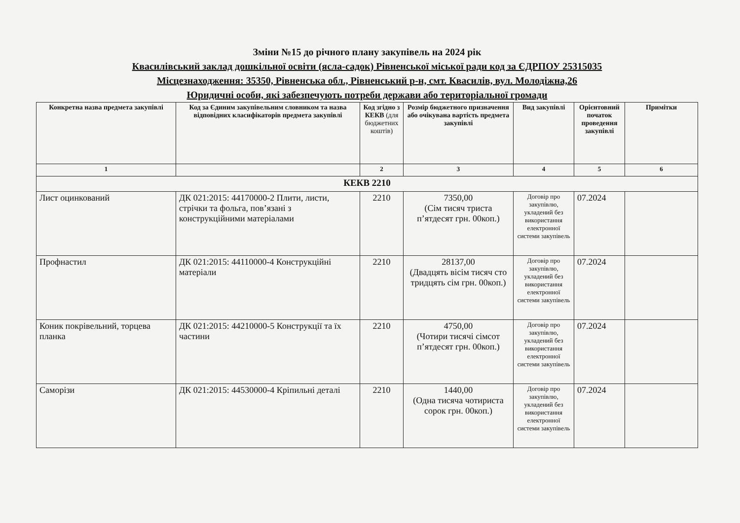Зміни №15 до річного плану закупівель на 2024 рік
Квасилівський заклад дошкільної освіти (ясла-садок) Рівненської міської ради код за ЄДРПОУ 25315035
Місцезнаходження: 35350, Рівненська обл., Рівненський р-н, смт. Квасилів, вул. Молодіжна,26
Юридичні особи, які забезпечують потреби держави або територіальної громади
| Конкретна назва предмета закупівлі | Код за Єдиним закупівельним словником та назва відповідних класифікаторів предмета закупівлі | Код згідно з КЕКВ (для бюджетних коштів) | Розмір бюджетного призначення або очікувана вартість предмета закупівлі | Вид закупівлі | Орієнтовний початок проведення закупівлі | Примітки |
| --- | --- | --- | --- | --- | --- | --- |
| 1 | | 2 | 3 | 4 | 5 | 6 |
| КЕКВ 2210 | | | | | | |
| Лист оцинкований | ДК 021:2015: 44170000-2 Плити, листи, стрічки та фольга, пов’язані з конструкційними матеріалами | 2210 | 7350,00 (Сім тисяч триста п’ятдесят грн. 00коп.) | Договір про закупівлю, укладений без використання електронної системи закупівель | 07.2024 | |
| Профнастил | ДК 021:2015: 44110000-4 Конструкційні матеріали | 2210 | 28137,00 (Двадцять вісім тисяч сто тридцять сім грн. 00коп.) | Договір про закупівлю, укладений без використання електронної системи закупівель | 07.2024 | |
| Коник покрівельний, торцева планка | ДК 021:2015: 44210000-5 Конструкції та їх частини | 2210 | 4750,00 (Чотири тисячі сімсот п’ятдесят грн. 00коп.) | Договір про закупівлю, укладений без використання електронної системи закупівель | 07.2024 | |
| Саморізи | ДК 021:2015: 44530000-4 Кріпильні деталі | 2210 | 1440,00 (Одна тисяча чотириста сорок грн. 00коп.) | Договір про закупівлю, укладений без використання електронної системи закупівель | 07.2024 | |